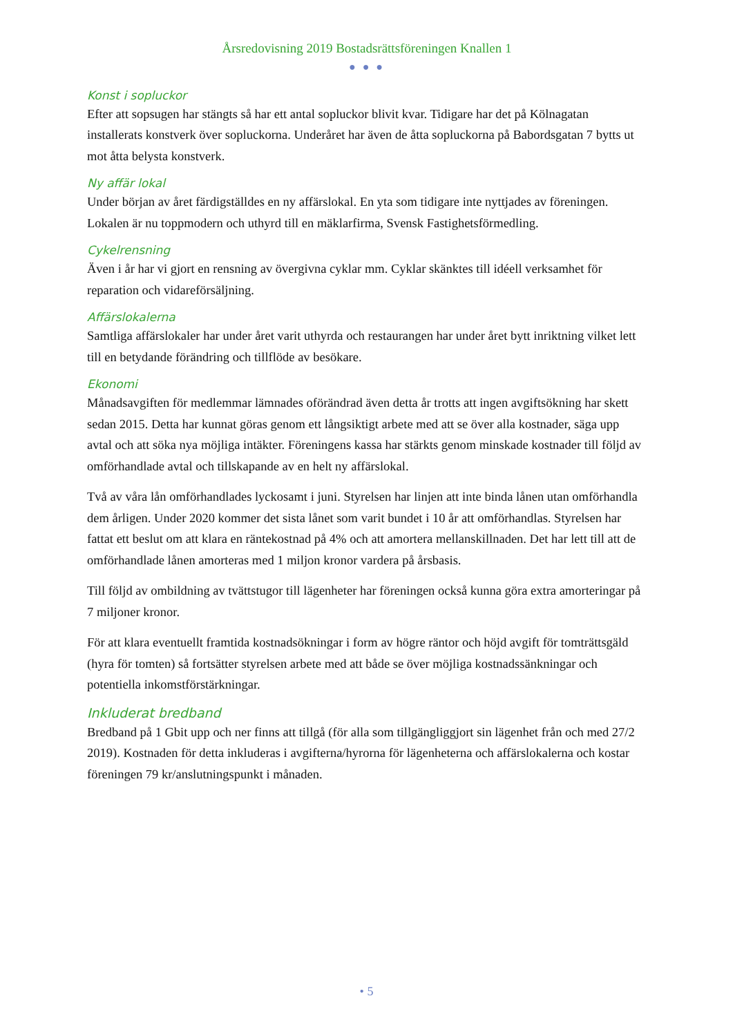Årsredovisning 2019 Bostadsrättsföreningen Knallen 1
● ● ●
Konst i sopluckor
Efter att sopsugen har stängts så har ett antal sopluckor blivit kvar. Tidigare har det på Kölnagatan installerats konstverk över sopluckorna. Underåret har även de åtta sopluckorna på Babordsgatan 7 bytts ut mot åtta belysta konstverk.
Ny affär lokal
Under början av året färdigställdes en ny affärslokal. En yta som tidigare inte nyttjades av föreningen. Lokalen är nu toppmodern och uthyrd till en mäklarfirma, Svensk Fastighetsförmedling.
Cykelrensning
Även i år har vi gjort en rensning av övergivna cyklar mm. Cyklar skänktes till idéell verksamhet för reparation och vidareförsäljning.
Affärslokalerna
Samtliga affärslokaler har under året varit uthyrda och restaurangen har under året bytt inriktning vilket lett till en betydande förändring och tillflöde av besökare.
Ekonomi
Månadsavgiften för medlemmar lämnades oförändrad även detta år trotts att ingen avgiftsökning har skett sedan 2015. Detta har kunnat göras genom ett långsiktigt arbete med att se över alla kostnader, säga upp avtal och att söka nya möjliga intäkter. Föreningens kassa har stärkts genom minskade kostnader till följd av omförhandlade avtal och tillskapande av en helt ny affärslokal.
Två av våra lån omförhandlades lyckosamt i juni. Styrelsen har linjen att inte binda lånen utan omförhandla dem årligen. Under 2020 kommer det sista lånet som varit bundet i 10 år att omförhandlas. Styrelsen har fattat ett beslut om att klara en räntekostnad på 4% och att amortera mellanskillnaden. Det har lett till att de omförhandlade lånen amorteras med 1 miljon kronor vardera på årsbasis.
Till följd av ombildning av tvättstugor till lägenheter har föreningen också kunna göra extra amorteringar på 7 miljoner kronor.
För att klara eventuellt framtida kostnadsökningar i form av högre räntor och höjd avgift för tomträttsgäld (hyra för tomten) så fortsätter styrelsen arbete med att både se över möjliga kostnadssänkningar och potentiella inkomstförstärkningar.
Inkluderat bredband
Bredband på 1 Gbit upp och ner finns att tillgå (för alla som tillgängliggjort sin lägenhet från och med 27/2 2019). Kostnaden för detta inkluderas i avgifterna/hyrorna för lägenheterna och affärslokalerna och kostar föreningen 79 kr/anslutningspunkt i månaden.
• 5